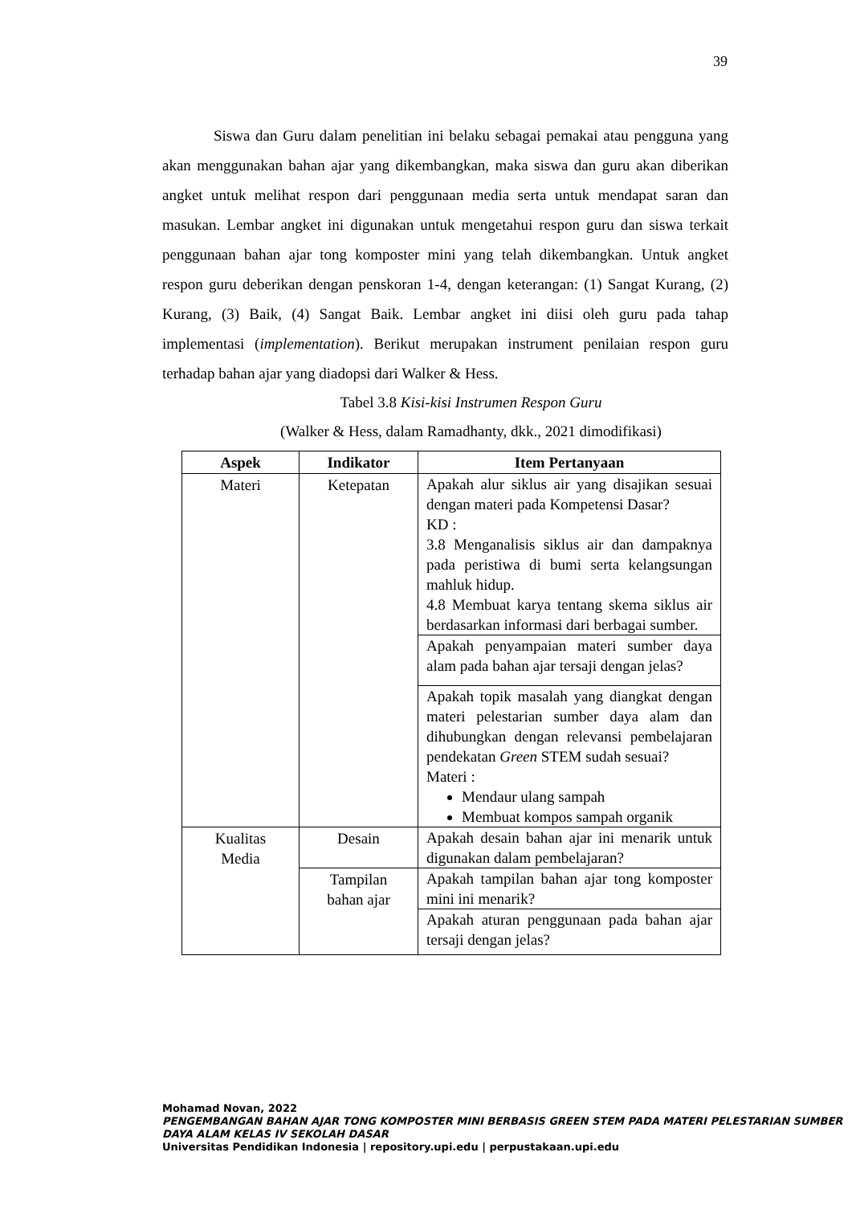39
Siswa dan Guru dalam penelitian ini belaku sebagai pemakai atau pengguna yang akan menggunakan bahan ajar yang dikembangkan, maka siswa dan guru akan diberikan angket untuk melihat respon dari penggunaan media serta untuk mendapat saran dan masukan. Lembar angket ini digunakan untuk mengetahui respon guru dan siswa terkait penggunaan bahan ajar tong komposter mini yang telah dikembangkan. Untuk angket respon guru deberikan dengan penskoran 1-4, dengan keterangan: (1) Sangat Kurang, (2) Kurang, (3) Baik, (4) Sangat Baik. Lembar angket ini diisi oleh guru pada tahap implementasi (implementation). Berikut merupakan instrument penilaian respon guru terhadap bahan ajar yang diadopsi dari Walker & Hess.
Tabel 3.8 Kisi-kisi Instrumen Respon Guru
(Walker & Hess, dalam Ramadhanty, dkk., 2021 dimodifikasi)
| Aspek | Indikator | Item Pertanyaan |
| --- | --- | --- |
| Materi | Ketepatan | Apakah alur siklus air yang disajikan sesuai dengan materi pada Kompetensi Dasar? KD : 3.8 Menganalisis siklus air dan dampaknya pada peristiwa di bumi serta kelangsungan mahluk hidup. 4.8 Membuat karya tentang skema siklus air berdasarkan informasi dari berbagai sumber. |
| | | Apakah penyampaian materi sumber daya alam pada bahan ajar tersaji dengan jelas? |
| | | Apakah topik masalah yang diangkat dengan materi pelestarian sumber daya alam dan dihubungkan dengan relevansi pembelajaran pendekatan Green STEM sudah sesuai? Materi : Mendaur ulang sampah Membuat kompos sampah organik |
| Kualitas Media | Desain | Apakah desain bahan ajar ini menarik untuk digunakan dalam pembelajaran? |
| | Tampilan bahan ajar | Apakah tampilan bahan ajar tong komposter mini ini menarik? |
| | | Apakah aturan penggunaan pada bahan ajar tersaji dengan jelas? |
Mohamad Novan, 2022
PENGEMBANGAN BAHAN AJAR TONG KOMPOSTER MINI BERBASIS GREEN STEM PADA MATERI PELESTARIAN SUMBER DAYA ALAM KELAS IV SEKOLAH DASAR
Universitas Pendidikan Indonesia | repository.upi.edu | perpustakaan.upi.edu